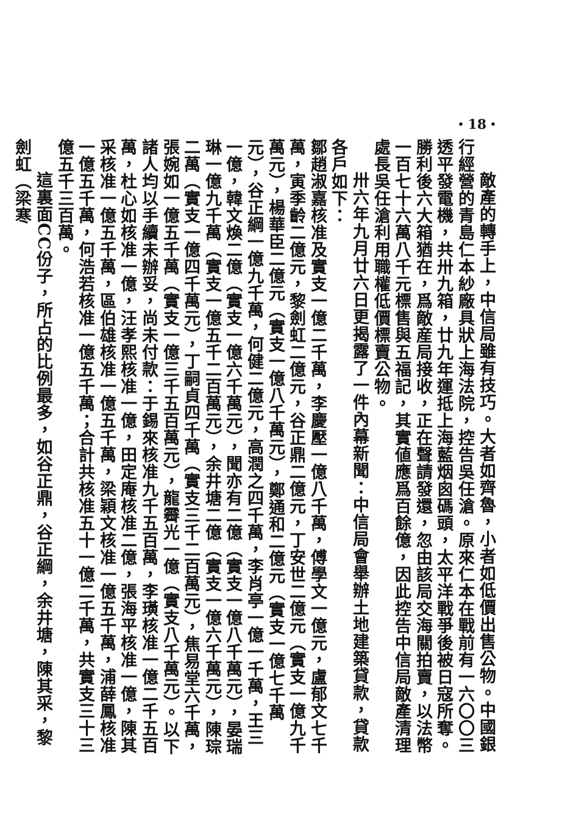・18・
敵產的轉手上，中信局雖有技巧。大者如齊魯，小者如低價出售公物。中國銀行經營的青島仁本紗廠具狀上海法院，控告吳任滄。原來仁本在戰前有一六〇〇三透平發電機，共卅九箱，廿九年運抵上海藍烟囪碼頭，太平洋戰爭後被日寇所奪。勝利後六大箱猶在，爲敵産局接收，正在聲請發還，忽由該局交海關拍賣，以法幣一百七十六萬八千元標售與五福記，其實値應爲百餘億，因此控告中信局敵產清理處長吳任滄利用職權低價標賣公物。
卅六年九月廿六日更揭露了一件內幕新聞：中信局會舉辦土地建築貸款，貸款各戶如下：
鄒趙淑嘉核准及實支一億二千萬，李慶壓一億八千萬，傅學文一億元，盧郁文七千萬，寅季齡二億元，黎劍虹二億元，谷正鼎二億元，丁安世二億元（實支一億九千萬元），楊華臣二億元（實支一億八千萬元），鄭通和二億元（實支一億七千萬元），谷正綱一億九千萬，何健二億元，高潤之四千萬，李肖亭一億一千萬，王三一億，韓文煥二億（實支一億六千萬元），聞亦有二億（實支一億八千萬元），晏瑞琳一億九千萬（實支一億五千二百萬元），余井塘二億（實支一億六千萬元），陳琮二萬（實支一億四千萬元），丁嗣貞四千萬（實支三千二百萬元），焦易堂六千萬，張婉如一億五千萬（實支一億三千五百萬元），龍霽光一億（實支八千萬元）。以下諸人均以手續未辦妥，尚未付款：于錫來核准九千五百萬，李璜核准一億二千五百萬，杜心如核准一億，汪孝熙核准一億，田定庵核准二億，張海平核准一億，陳其采核准一億五千萬，區伯雄核准一億五千萬，梁穎文核准一億五千萬，浦薛鳳核准一億五千萬，何浩若核准一億五千萬；合計共核准五十一億二千萬，共實支三十三億五千三百萬。
這裏面CC份子，所占的比例最多，如谷正鼎，谷正綱，余井塘，陳其采，黎劍虹（梁寒